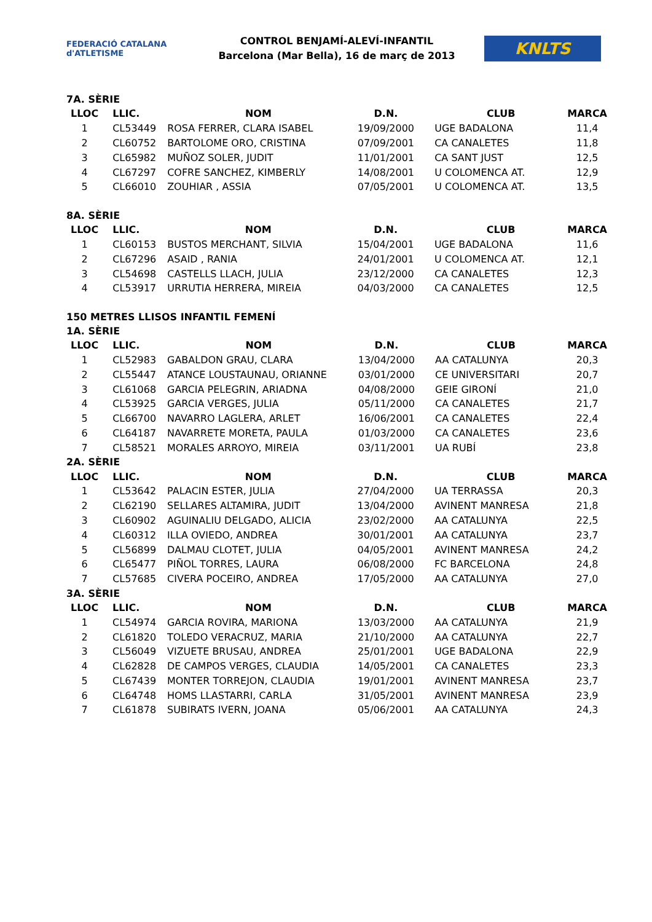FEDERACIÓ CATALANA d'ATLETISME
CONTROL BENJAMÍ-ALEVÍ-INFANTIL
Barcelona (Mar Bella), 16 de març de 2013
KNLTS
7A. SÈRIE
| LLOC | LLIC. | NOM | D.N. | CLUB | MARCA |
| --- | --- | --- | --- | --- | --- |
| 1 | CL53449 | ROSA FERRER, CLARA ISABEL | 19/09/2000 | UGE BADALONA | 11,4 |
| 2 | CL60752 | BARTOLOME ORO, CRISTINA | 07/09/2001 | CA CANALETES | 11,8 |
| 3 | CL65982 | MUÑOZ SOLER, JUDIT | 11/01/2001 | CA SANT JUST | 12,5 |
| 4 | CL67297 | COFRE SANCHEZ, KIMBERLY | 14/08/2001 | U COLOMENCA AT. | 12,9 |
| 5 | CL66010 | ZOUHIAR , ASSIA | 07/05/2001 | U COLOMENCA AT. | 13,5 |
8A. SÈRIE
| LLOC | LLIC. | NOM | D.N. | CLUB | MARCA |
| --- | --- | --- | --- | --- | --- |
| 1 | CL60153 | BUSTOS MERCHANT, SILVIA | 15/04/2001 | UGE BADALONA | 11,6 |
| 2 | CL67296 | ASAID , RANIA | 24/01/2001 | U COLOMENCA AT. | 12,1 |
| 3 | CL54698 | CASTELLS LLACH, JULIA | 23/12/2000 | CA CANALETES | 12,3 |
| 4 | CL53917 | URRUTIA HERRERA, MIREIA | 04/03/2000 | CA CANALETES | 12,5 |
150 METRES LLISOS INFANTIL FEMENÍ
1A. SÈRIE
| LLOC | LLIC. | NOM | D.N. | CLUB | MARCA |
| --- | --- | --- | --- | --- | --- |
| 1 | CL52983 | GABALDON GRAU, CLARA | 13/04/2000 | AA CATALUNYA | 20,3 |
| 2 | CL55447 | ATANCE LOUSTAUNAU, ORIANNE | 03/01/2000 | CE UNIVERSITARI | 20,7 |
| 3 | CL61068 | GARCIA PELEGRIN, ARIADNA | 04/08/2000 | GEIE GIRONÍ | 21,0 |
| 4 | CL53925 | GARCIA VERGES, JULIA | 05/11/2000 | CA CANALETES | 21,7 |
| 5 | CL66700 | NAVARRO LAGLERA, ARLET | 16/06/2001 | CA CANALETES | 22,4 |
| 6 | CL64187 | NAVARRETE MORETA, PAULA | 01/03/2000 | CA CANALETES | 23,6 |
| 7 | CL58521 | MORALES ARROYO, MIREIA | 03/11/2001 | UA RUBÍ | 23,8 |
2A. SÈRIE
| LLOC | LLIC. | NOM | D.N. | CLUB | MARCA |
| --- | --- | --- | --- | --- | --- |
| 1 | CL53642 | PALACIN ESTER, JULIA | 27/04/2000 | UA TERRASSA | 20,3 |
| 2 | CL62190 | SELLARES ALTAMIRA, JUDIT | 13/04/2000 | AVINENT MANRESA | 21,8 |
| 3 | CL60902 | AGUINALIU DELGADO, ALICIA | 23/02/2000 | AA CATALUNYA | 22,5 |
| 4 | CL60312 | ILLA OVIEDO, ANDREA | 30/01/2001 | AA CATALUNYA | 23,7 |
| 5 | CL56899 | DALMAU CLOTET, JULIA | 04/05/2001 | AVINENT MANRESA | 24,2 |
| 6 | CL65477 | PIÑOL TORRES, LAURA | 06/08/2000 | FC BARCELONA | 24,8 |
| 7 | CL57685 | CIVERA POCEIRO, ANDREA | 17/05/2000 | AA CATALUNYA | 27,0 |
3A. SÈRIE
| LLOC | LLIC. | NOM | D.N. | CLUB | MARCA |
| --- | --- | --- | --- | --- | --- |
| 1 | CL54974 | GARCIA ROVIRA, MARIONA | 13/03/2000 | AA CATALUNYA | 21,9 |
| 2 | CL61820 | TOLEDO VERACRUZ, MARIA | 21/10/2000 | AA CATALUNYA | 22,7 |
| 3 | CL56049 | VIZUETE BRUSAU, ANDREA | 25/01/2001 | UGE BADALONA | 22,9 |
| 4 | CL62828 | DE CAMPOS VERGES, CLAUDIA | 14/05/2001 | CA CANALETES | 23,3 |
| 5 | CL67439 | MONTER TORREJON, CLAUDIA | 19/01/2001 | AVINENT MANRESA | 23,7 |
| 6 | CL64748 | HOMS LLASTARRI, CARLA | 31/05/2001 | AVINENT MANRESA | 23,9 |
| 7 | CL61878 | SUBIRATS IVERN, JOANA | 05/06/2001 | AA CATALUNYA | 24,3 |